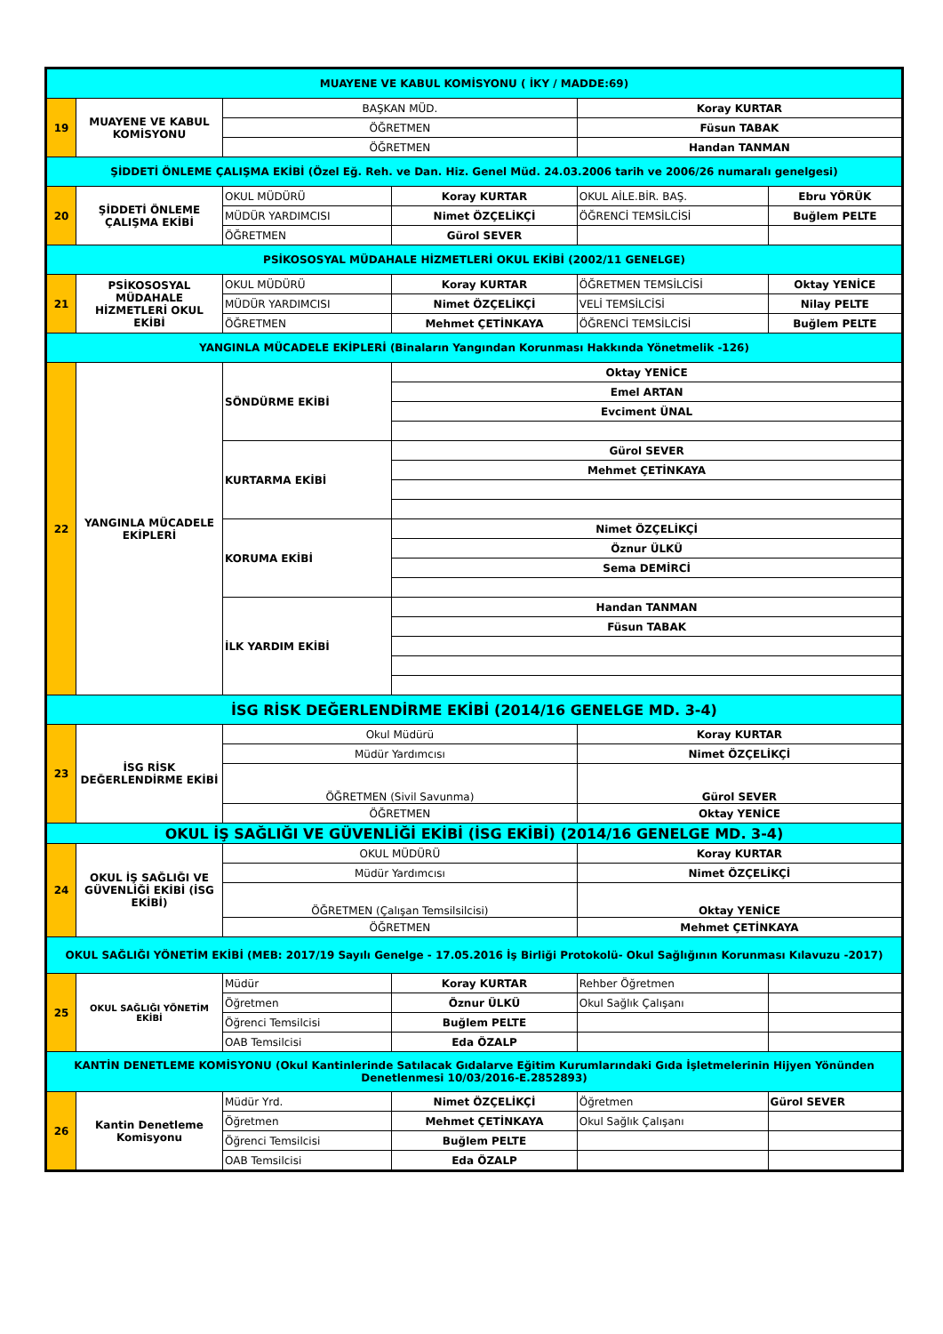| MUAYENE VE KABUL KOMİSYONU ( İKY / MADDE:69) | | | | | |
| 19 | MUAYENE VE KABUL KOMİSYONU | BAŞKAN MÜD. | | Koray KURTAR | |
| | | ÖĞRETMEN | | Füsun TABAK | |
| | | ÖĞRETMEN | | Handan TANMAN | |
| ŞİDDETİ ÖNLEME ÇALIŞMA EKİBİ (Özel Eğ. Reh. ve Dan. Hiz. Genel Müd. 24.03.2006 tarih ve 2006/26 numaralı genelgesi) | | | | | |
| 20 | ŞİDDETİ ÖNLEME ÇALIŞMA EKİBİ | OKUL MÜDÜRÜ | Koray KURTAR | OKUL AİLE.BİR. BAŞ. | Ebru YÖRÜK |
| | | MÜDÜR YARDIMCISI | Nimet ÖZÇELİKÇİ | ÖĞRENCİ TEMSİLCİSİ | Buğlem PELTE |
| | | ÖĞRETMEN | Gürol SEVER | | |
| PSİKOSOSYAL MÜDAHALE HİZMETLERİ OKUL EKİBİ (2002/11 GENELGE) | | | | | |
| 21 | PSİKOSOSYAL MÜDAHALE HİZMETLERİ OKUL EKİBİ | OKUL MÜDÜRÜ | Koray KURTAR | ÖĞRETMEN TEMSİLCİSİ | Oktay YENİCE |
| | | MÜDÜR YARDIMCISI | Nimet ÖZÇELİKÇİ | VELİ TEMSİLCİSİ | Nilay PELTE |
| | | ÖĞRETMEN | Mehmet ÇETİNKAYA | ÖĞRENCİ TEMSİLCİSİ | Buğlem PELTE |
| YANGINLA MÜCADELE EKİPLERİ (Binaların Yangından Korunması Hakkında Yönetmelik -126) | | | | | |
| 22 | YANGINLA MÜCADELE EKİPLERİ | SÖNDÜRME EKİBİ | Oktay YENİCE | | |
| | | | Emel ARTAN | | |
| | | | Evciment ÜNAL | | |
| | | KURTARMA EKİBİ | Gürol SEVER | | |
| | | | Mehmet ÇETİNKAYA | | |
| | | KORUMA EKİBİ | Nimet ÖZÇELİKÇİ | | |
| | | | Öznur ÜLKÜ | | |
| | | | Sema DEMİRCİ | | |
| | | İLK YARDIM EKİBİ | Handan TANMAN | | |
| | | | Füsun TABAK | | |
| İSG RİSK DEĞERLENDİRME EKİBİ (2014/16 GENELGE MD. 3-4) | | | | | |
| 23 | İSG RİSK DEĞERLENDİRME EKİBİ | Okul Müdürü | | Koray KURTAR | |
| | | Müdür Yardımcısı | | Nimet ÖZÇELİKÇİ | |
| | | ÖĞRETMEN (Sivil Savunma) | | Gürol SEVER | |
| | | ÖĞRETMEN | | Oktay YENİCE | |
| OKUL İŞ SAĞLIĞI VE GÜVENLİĞİ EKİBİ (İSG EKİBİ) (2014/16 GENELGE MD. 3-4) | | | | | |
| 24 | OKUL İŞ SAĞLIĞI VE GÜVENLİĞİ EKİBİ (İSG EKİBİ) | OKUL MÜDÜRÜ | | Koray KURTAR | |
| | | Müdür Yardımcısı | | Nimet ÖZÇELİKÇİ | |
| | | ÖĞRETMEN (Çalışan Temsilsilcisi) | | Oktay YENİCE | |
| | | ÖĞRETMEN | | Mehmet ÇETİNKAYA | |
| OKUL SAĞLIĞI YÖNETİM EKİBİ (MEB: 2017/19 Sayılı Genelge - 17.05.2016 İş Birliği Protokolü- Okul Sağlığının Korunması Kılavuzu -2017) | | | | | |
| 25 | OKUL SAĞLIĞI YÖNETİM EKİBİ | Müdür | Koray KURTAR | Rehber Öğretmen | |
| | | Öğretmen | Öznur ÜLKÜ | Okul Sağlık Çalışanı | |
| | | Öğrenci Temsilcisi | Buğlem PELTE | | |
| | | OAB Temsilcisi | Eda ÖZALP | | |
| KANTİN DENETLEME KOMİSYONU (Okul Kantinlerinde Satılacak Gıdalarve Eğitim Kurumlarındaki Gıda İşletmelerinin Hijyen Yönünden Denetlenmesi 10/03/2016-E.2852893) | | | | | |
| 26 | Kantin Denetleme Komisyonu | Müdür Yrd. | Nimet ÖZÇELİKÇİ | Öğretmen | Gürol SEVER |
| | | Öğretmen | Mehmet ÇETİNKAYA | Okul Sağlık Çalışanı | |
| | | Öğrenci Temsilcisi | Buğlem PELTE | | |
| | | OAB Temsilcisi | Eda ÖZALP | | |